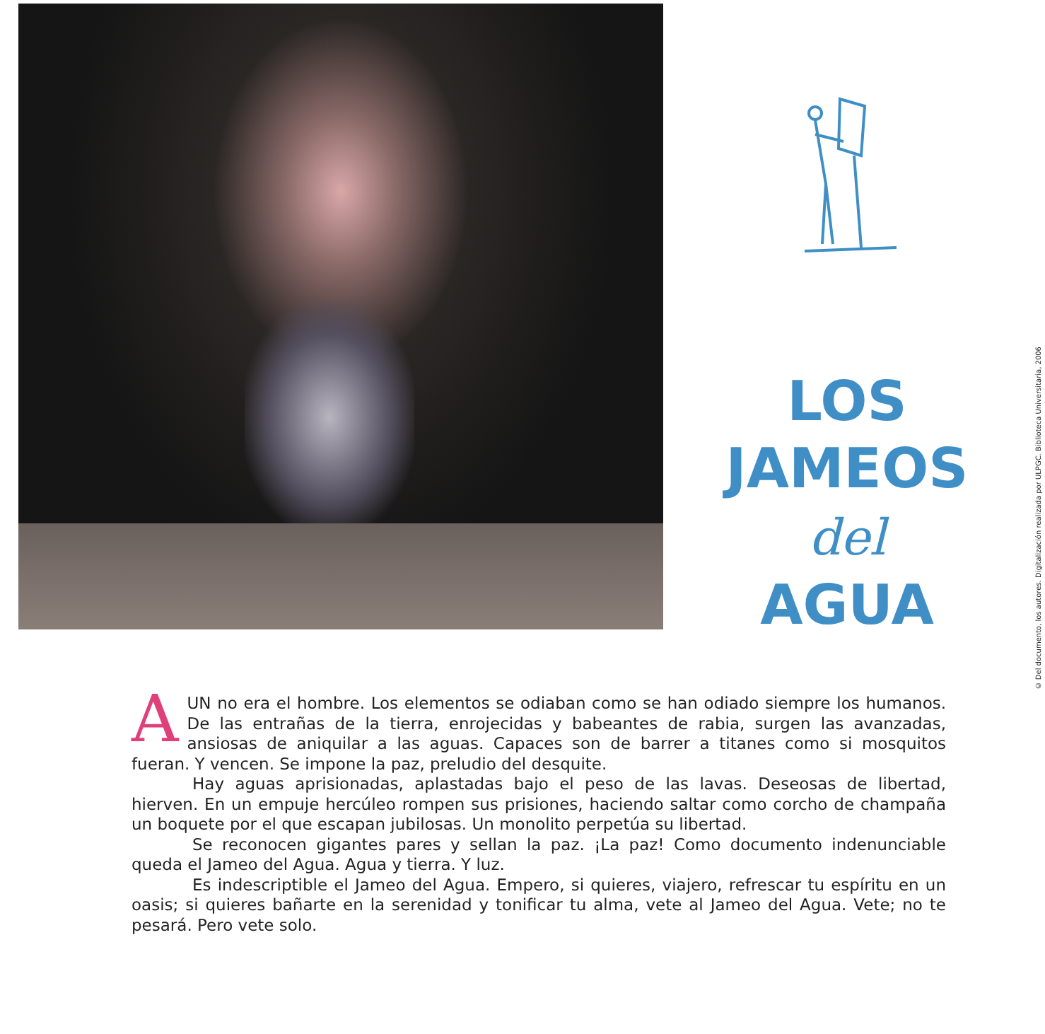LOS
JAMEOS
del
AGUA
© Del documento, los autores. Digitalización realizada por ULPGC. Biblioteca Universitaria, 2006
AUN no era el hombre. Los elementos se odiaban como se han odiado siempre los humanos. De las entrañas de la tierra, enrojecidas y babeantes de rabia, surgen las avanzadas, ansiosas de aniquilar a las aguas. Capaces son de barrer a titanes como si mosquitos fueran. Y vencen. Se impone la paz, preludio del desquite.
Hay aguas aprisionadas, aplastadas bajo el peso de las lavas. Deseosas de libertad, hierven. En un empuje hercúleo rompen sus prisiones, haciendo saltar como corcho de champaña un boquete por el que escapan jubilosas. Un monolito perpetúa su libertad.
Se reconocen gigantes pares y sellan la paz. ¡La paz! Como documento indenunciable queda el Jameo del Agua. Agua y tierra. Y luz.
Es indescriptible el Jameo del Agua. Empero, si quieres, viajero, refrescar tu espíritu en un oasis; si quieres bañarte en la serenidad y tonificar tu alma, vete al Jameo del Agua. Vete; no te pesará. Pero vete solo.